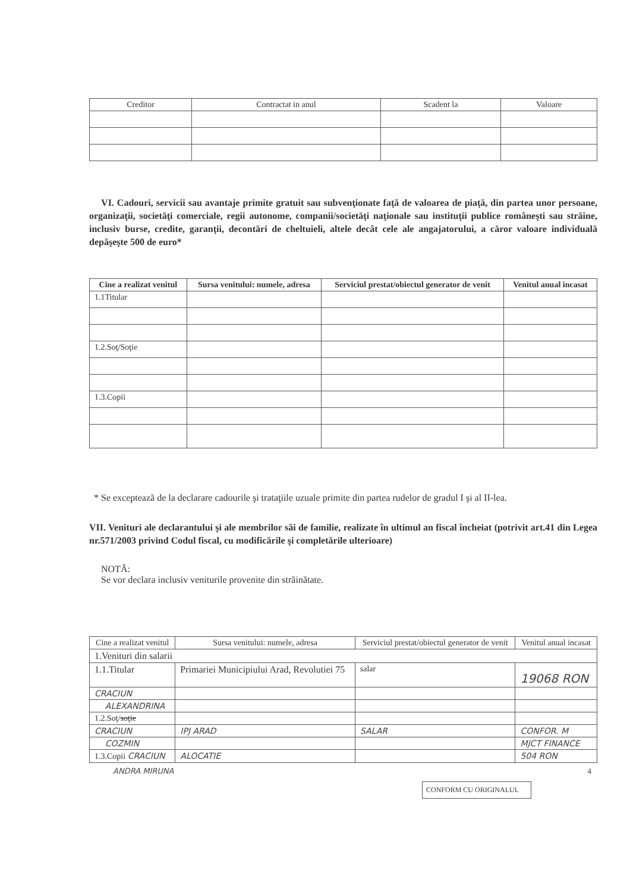| Creditor | Contractat in anul | Scadent la | Valoare |
| --- | --- | --- | --- |
VI. Cadouri, servicii sau avantaje primite gratuit sau subvenţionate faţă de valoarea de piaţă, din partea unor persoane, organizaţii, societăţi comerciale, regii autonome, companii/societăţi naţionale sau instituţii publice româneşti sau străine, inclusiv burse, credite, garanţii, decontări de cheltuieli, altele decât cele ale angajatorului, a căror valoare individuală depăşeşte 500 de euro*
| Cine a realizat venitul | Sursa venitului: numele, adresa | Serviciul prestat/obiectul generator de venit | Venitul anual incasat |
| --- | --- | --- | --- |
| 1.1Titular | | | |
| 1.2.Soţ/Soţie | | | |
| 1.3.Copii | | | |
* Se exceptează de la declarare cadourile şi trataţiile uzuale primite din partea rudelor de gradul I şi al II-lea.
VII. Venituri ale declarantului şi ale membrilor săi de familie, realizate în ultimul an fiscal încheiat (potrivit art.41 din Legea nr.571/2003 privind Codul fiscal, cu modificările şi completările ulterioare)
NOTĂ:
Se vor declara inclusiv veniturile provenite din străinătate.
| Cine a realizat venitul | Sursa venitului: numele, adresa | Serviciul prestat/obiectul generator de venit | Venitul anual incasat |
| --- | --- | --- | --- |
| 1.Venituri din salarii | | | |
| 1.1.Titular | Primariei Municipiului Arad, Revolutiei 75 | salar | 19068 RON |
| CRACIUN | | | |
| ALEXANDRINA | | | |
| 1.2.Soţ/ soţie | | | |
| CRACIUN | IPJ ARAD | SALAR | CONFOR. M |
| COZMIN | | | MJCT FINANCE |
| 1.3.Copii CRACIUN | ALOCATIE | | 504 RON |
ANDRA MIRUNA 4
CONFORM CU ORIGINALUL